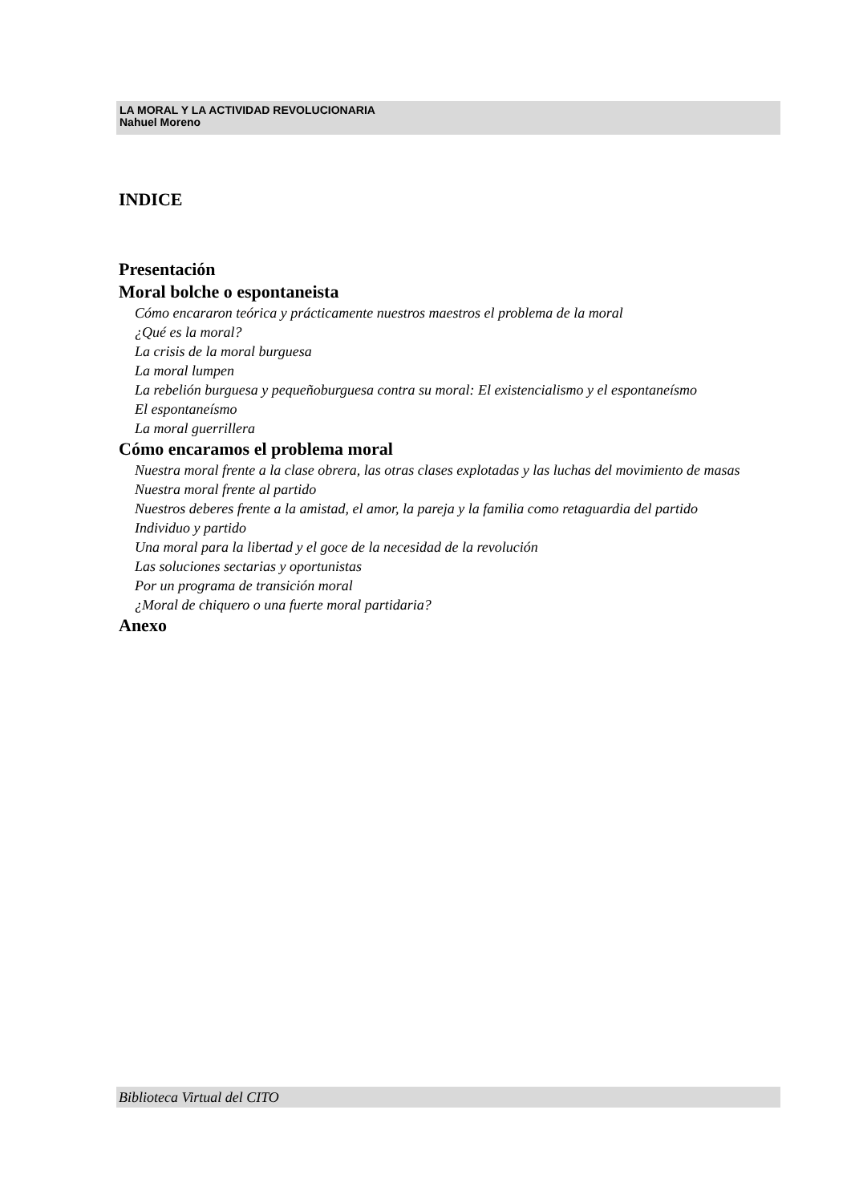LA MORAL Y LA ACTIVIDAD REVOLUCIONARIA
Nahuel Moreno
INDICE
Presentación
Moral bolche o espontaneista
Cómo encararon teórica y prácticamente nuestros maestros el problema de la moral
¿Qué es la moral?
La crisis de la moral burguesa
La moral lumpen
La rebelión burguesa y pequeñoburguesa contra su moral: El existencialismo y el espontaneísmo
El espontaneísmo
La moral guerrillera
Cómo encaramos el problema moral
Nuestra moral frente a la clase obrera, las otras clases explotadas y las luchas del movimiento de masas
Nuestra moral frente al partido
Nuestros deberes frente a la amistad, el amor, la pareja y la familia como retaguardia del partido
Individuo y partido
Una moral para la libertad y el goce de la necesidad de la revolución
Las soluciones sectarias y oportunistas
Por un programa de transición moral
¿Moral de chiquero o una fuerte moral partidaria?
Anexo
Biblioteca Virtual del CITO